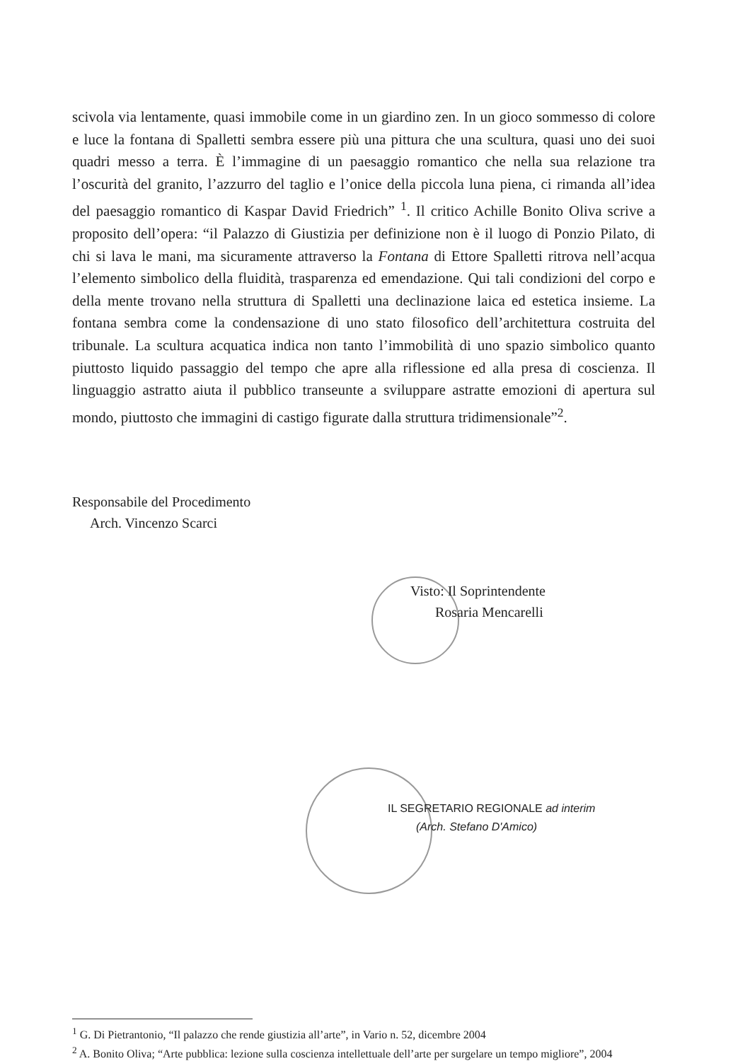scivola via lentamente, quasi immobile come in un giardino zen. In un gioco sommesso di colore e luce la fontana di Spalletti sembra essere più una pittura che una scultura, quasi uno dei suoi quadri messo a terra. È l’immagine di un paesaggio romantico che nella sua relazione tra l’oscurità del granito, l’azzurro del taglio e l’onice della piccola luna piena, ci rimanda all’idea del paesaggio romantico di Kaspar David Friedrich” <sup>1</sup>. Il critico Achille Bonito Oliva scrive a proposito dell’opera: “il Palazzo di Giustizia per definizione non è il luogo di Ponzio Pilato, di chi si lava le mani, ma sicuramente attraverso la Fontana di Ettore Spalletti ritrova nell’acqua l’elemento simbolico della fluidità, trasparenza ed emendazione. Qui tali condizioni del corpo e della mente trovano nella struttura di Spalletti una declinazione laica ed estetica insieme. La fontana sembra come la condensazione di uno stato filosofico dell’architettura costruita del tribunale. La scultura acquatica indica non tanto l’immobilità di uno spazio simbolico quanto piuttosto liquido passaggio del tempo che apre alla riflessione ed alla presa di coscienza. Il linguaggio astratto aiuta il pubblico transeunte a sviluppare astratte emozioni di apertura sul mondo, piuttosto che immagini di castigo figurate dalla struttura tridimensionale”<sup>2</sup>.
Responsabile del Procedimento
Arch. Vincenzo Scarci
Visto: Il Soprintendente
Rosaria Mencarelli
IL SEGRETARIO REGIONALE ad interim
(Arch. Stefano D'Amico)
<sup>1</sup> G. Di Pietrantonio, “Il palazzo che rende giustizia all’arte”, in Vario n. 52, dicembre 2004
<sup>2</sup> A. Bonito Oliva; “Arte pubblica: lezione sulla coscienza intellettuale dell’arte per surgelare un tempo migliore”, 2004